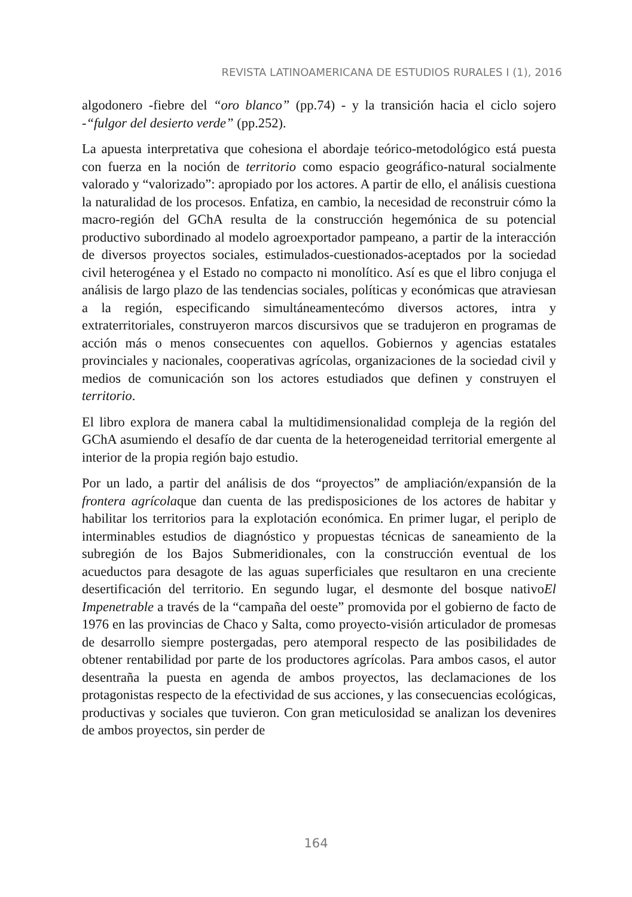REVISTA LATINOAMERICANA DE ESTUDIOS RURALES I (1), 2016
algodonero -fiebre del “oro blanco” (pp.74) - y la transición hacia el ciclo sojero -“fulgor del desierto verde” (pp.252).
La apuesta interpretativa que cohesiona el abordaje teórico-metodológico está puesta con fuerza en la noción de territorio como espacio geográfico-natural socialmente valorado y “valorizado”: apropiado por los actores. A partir de ello, el análisis cuestiona la naturalidad de los procesos. Enfatiza, en cambio, la necesidad de reconstruir cómo la macro-región del GChA resulta de la construcción hegemónica de su potencial productivo subordinado al modelo agroexportador pampeano, a partir de la interacción de diversos proyectos sociales, estimulados-cuestionados-aceptados por la sociedad civil heterogénea y el Estado no compacto ni monolítico. Así es que el libro conjuga el análisis de largo plazo de las tendencias sociales, políticas y económicas que atraviesan a la región, especificando simultáneamentecómo diversos actores, intra y extraterritoriales, construyeron marcos discursivos que se tradujeron en programas de acción más o menos consecuentes con aquellos. Gobiernos y agencias estatales provinciales y nacionales, cooperativas agrícolas, organizaciones de la sociedad civil y medios de comunicación son los actores estudiados que definen y construyen el territorio.
El libro explora de manera cabal la multidimensionalidad compleja de la región del GChA asumiendo el desafío de dar cuenta de la heterogeneidad territorial emergente al interior de la propia región bajo estudio.
Por un lado, a partir del análisis de dos “proyectos” de ampliación/expansión de la frontera agrícolaque dan cuenta de las predisposiciones de los actores de habitar y habilitar los territorios para la explotación económica. En primer lugar, el periplo de interminables estudios de diagnóstico y propuestas técnicas de saneamiento de la subregión de los Bajos Submeridionales, con la construcción eventual de los acueductos para desagote de las aguas superficiales que resultaron en una creciente desertificación del territorio. En segundo lugar, el desmonte del bosque nativoEl Impenetrable a través de la “campaña del oeste” promovida por el gobierno de facto de 1976 en las provincias de Chaco y Salta, como proyecto-visión articulador de promesas de desarrollo siempre postergadas, pero atemporal respecto de las posibilidades de obtener rentabilidad por parte de los productores agrícolas. Para ambos casos, el autor desentraña la puesta en agenda de ambos proyectos, las declamaciones de los protagonistas respecto de la efectividad de sus acciones, y las consecuencias ecológicas, productivas y sociales que tuvieron. Con gran meticulosidad se analizan los devenires de ambos proyectos, sin perder de
164